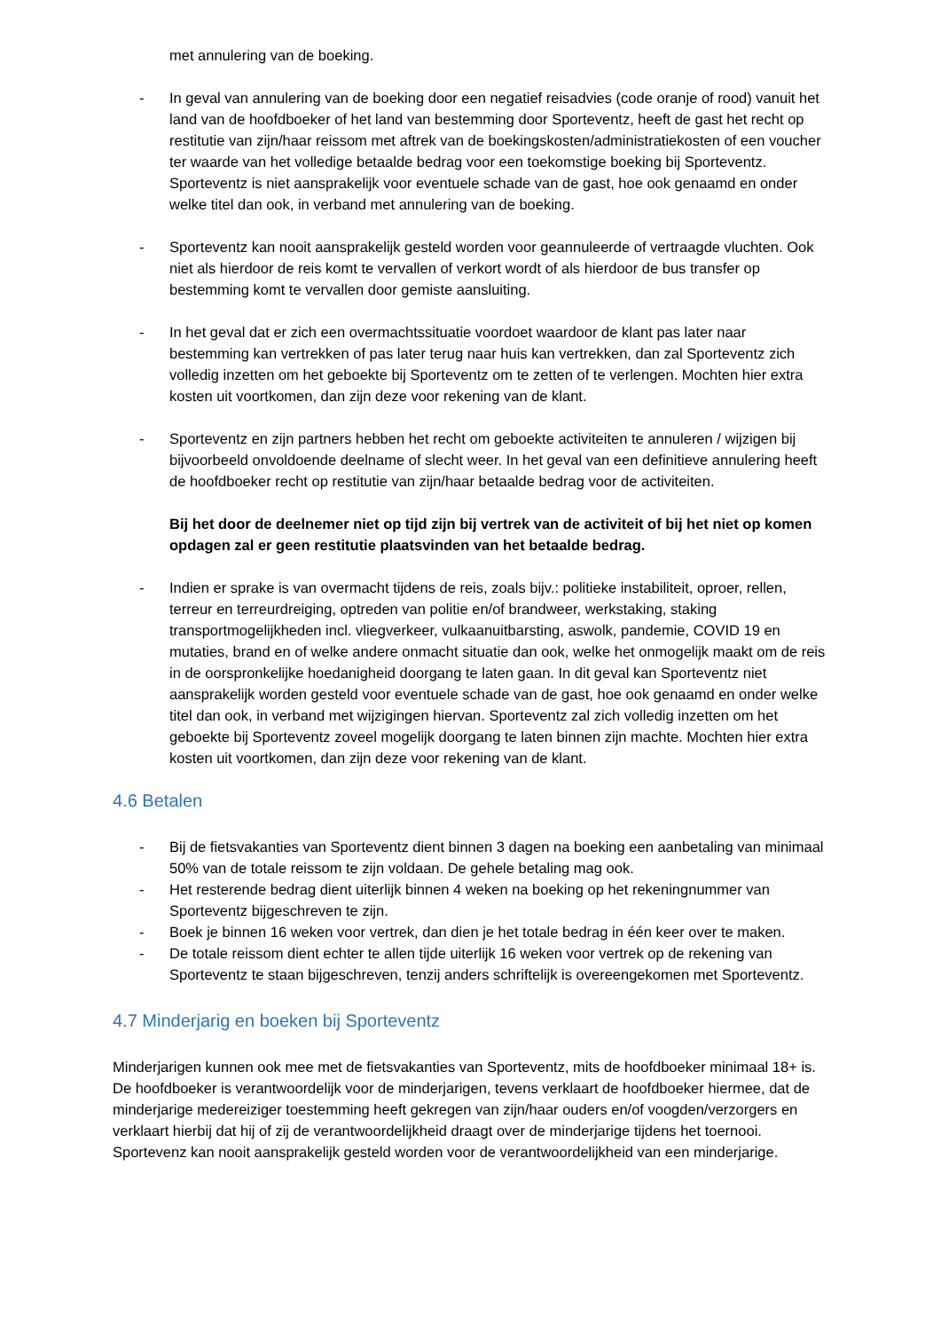met annulering van de boeking.
- In geval van annulering van de boeking door een negatief reisadvies (code oranje of rood) vanuit het land van de hoofdboeker of het land van bestemming door Sporteventz, heeft de gast het recht op restitutie van zijn/haar reissom met aftrek van de boekingskosten/administratiekosten of een voucher ter waarde van het volledige betaalde bedrag voor een toekomstige boeking bij Sporteventz. Sporteventz is niet aansprakelijk voor eventuele schade van de gast, hoe ook genaamd en onder welke titel dan ook, in verband met annulering van de boeking.
- Sporteventz kan nooit aansprakelijk gesteld worden voor geannuleerde of vertraagde vluchten. Ook niet als hierdoor de reis komt te vervallen of verkort wordt of als hierdoor de bus transfer op bestemming komt te vervallen door gemiste aansluiting.
- In het geval dat er zich een overmachtssituatie voordoet waardoor de klant pas later naar bestemming kan vertrekken of pas later terug naar huis kan vertrekken, dan zal Sporteventz zich volledig inzetten om het geboekte bij Sporteventz om te zetten of te verlengen. Mochten hier extra kosten uit voortkomen, dan zijn deze voor rekening van de klant.
- Sporteventz en zijn partners hebben het recht om geboekte activiteiten te annuleren / wijzigen bij bijvoorbeeld onvoldoende deelname of slecht weer. In het geval van een definitieve annulering heeft de hoofdboeker recht op restitutie van zijn/haar betaalde bedrag voor de activiteiten.
Bij het door de deelnemer niet op tijd zijn bij vertrek van de activiteit of bij het niet op komen opdagen zal er geen restitutie plaatsvinden van het betaalde bedrag.
- Indien er sprake is van overmacht tijdens de reis, zoals bijv.: politieke instabiliteit, oproer, rellen, terreur en terreurdreiging, optreden van politie en/of brandweer, werkstaking, staking transportmogelijkheden incl. vliegverkeer, vulkaanuitbarsting, aswolk, pandemie, COVID 19 en mutaties, brand en of welke andere onmacht situatie dan ook, welke het onmogelijk maakt om de reis in de oorspronkelijke hoedanigheid doorgang te laten gaan. In dit geval kan Sporteventz niet aansprakelijk worden gesteld voor eventuele schade van de gast, hoe ook genaamd en onder welke titel dan ook, in verband met wijzigingen hiervan. Sporteventz zal zich volledig inzetten om het geboekte bij Sporteventz zoveel mogelijk doorgang te laten binnen zijn machte. Mochten hier extra kosten uit voortkomen, dan zijn deze voor rekening van de klant.
4.6 Betalen
- Bij de fietsvakanties van Sporteventz dient binnen 3 dagen na boeking een aanbetaling van minimaal 50% van de totale reissom te zijn voldaan. De gehele betaling mag ook.
- Het resterende bedrag dient uiterlijk binnen 4 weken na boeking op het rekeningnummer van Sporteventz bijgeschreven te zijn.
- Boek je binnen 16 weken voor vertrek, dan dien je het totale bedrag in één keer over te maken.
- De totale reissom dient echter te allen tijde uiterlijk 16 weken voor vertrek op de rekening van Sporteventz te staan bijgeschreven, tenzij anders schriftelijk is overeengekomen met Sporteventz.
4.7 Minderjarig en boeken bij Sporteventz
Minderjarigen kunnen ook mee met de fietsvakanties van Sporteventz, mits de hoofdboeker minimaal 18+ is. De hoofdboeker is verantwoordelijk voor de minderjarigen, tevens verklaart de hoofdboeker hiermee, dat de minderjarige medereiziger toestemming heeft gekregen van zijn/haar ouders en/of voogden/verzorgers en verklaart hierbij dat hij of zij de verantwoordelijkheid draagt over de minderjarige tijdens het toernooi. Sportevenz kan nooit aansprakelijk gesteld worden voor de verantwoordelijkheid van een minderjarige.